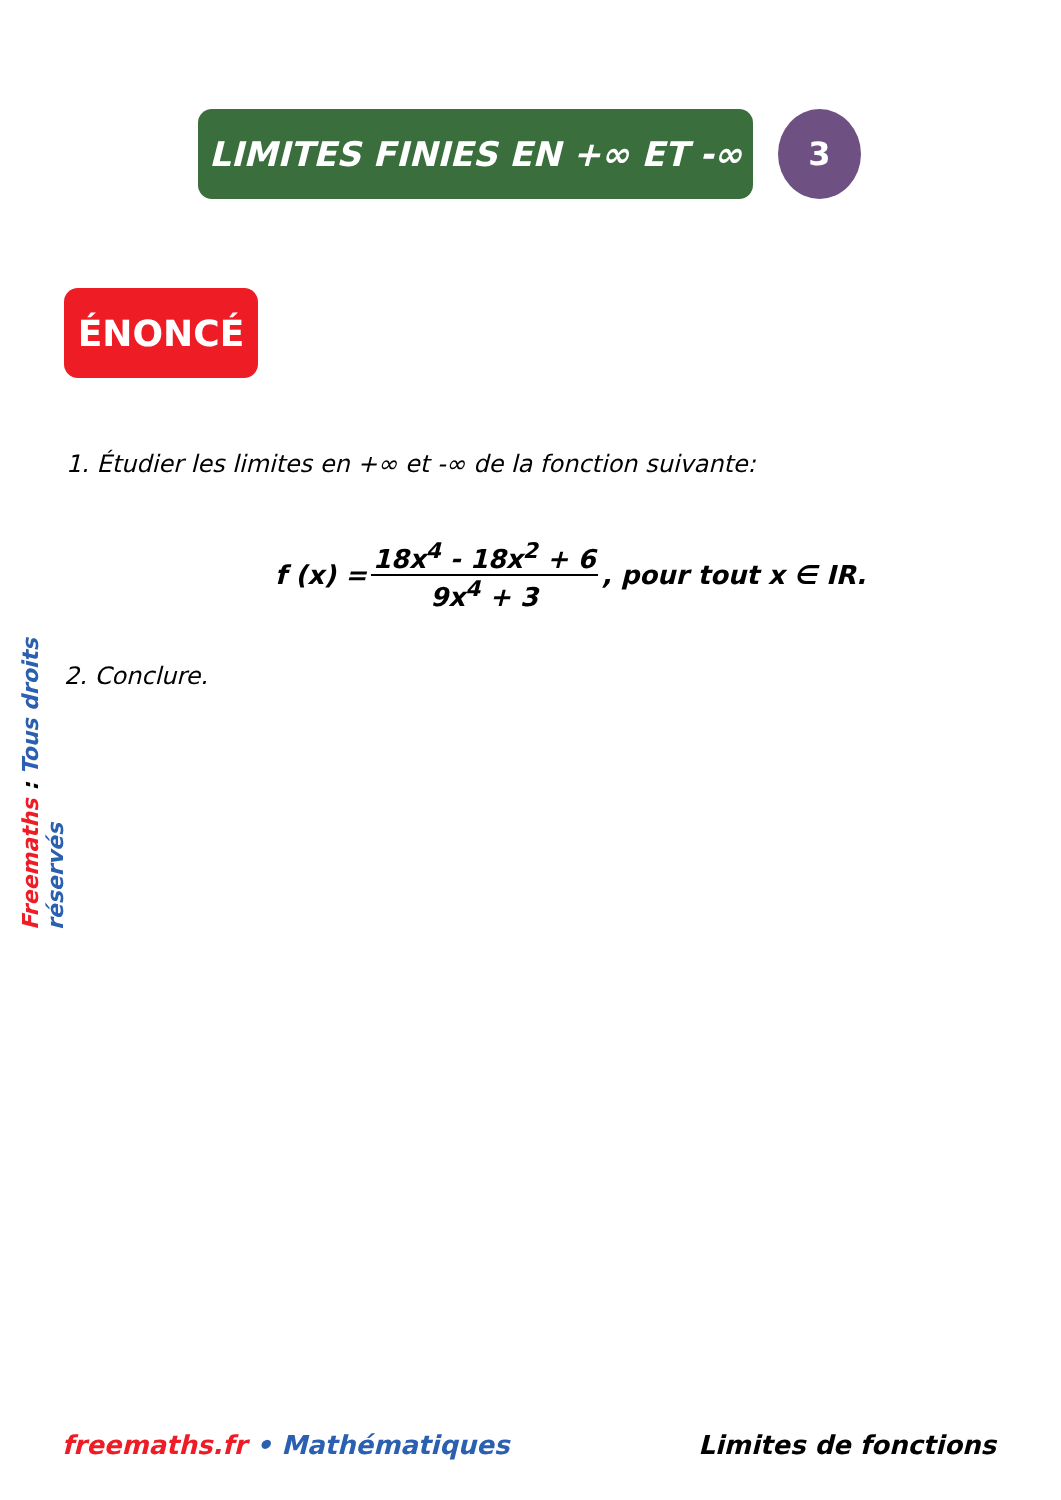LIMITES FINIES EN +∞ ET -∞ 3
ÉNONCÉ
1. Étudier les limites en +∞ et -∞ de la fonction suivante:
f (x) = 18x<sup>4</sup> - 18x<sup>2</sup> + 6 9x<sup>4</sup> + 3, pour tout x ∈ IR.
2. Conclure.
Freemaths : Tous droits réservés
freemaths.fr • Mathématiques Limites de fonctions